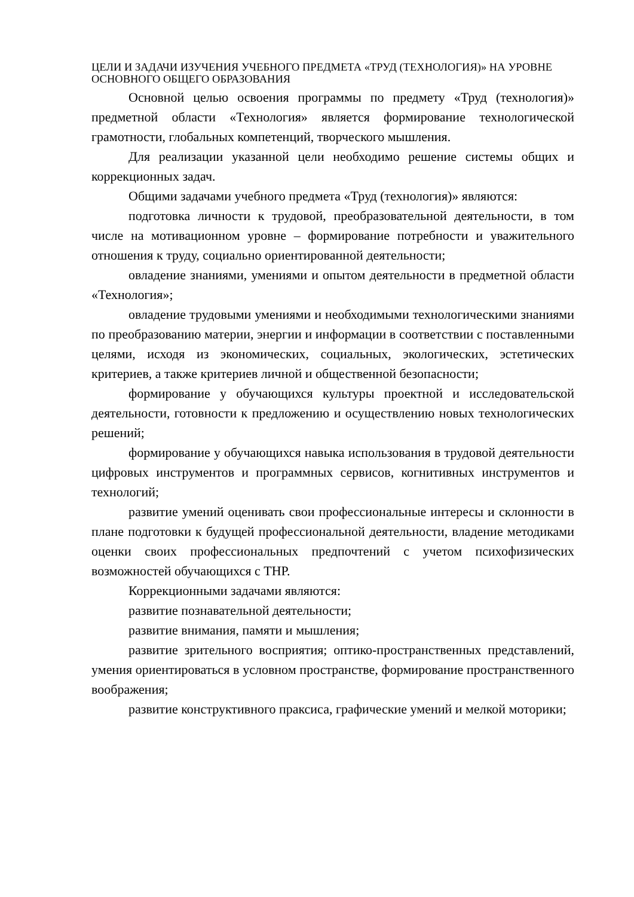ЦЕЛИ И ЗАДАЧИ ИЗУЧЕНИЯ УЧЕБНОГО ПРЕДМЕТА «ТРУД (ТЕХНОЛОГИЯ)» НА УРОВНЕ ОСНОВНОГО ОБЩЕГО ОБРАЗОВАНИЯ
Основной целью освоения программы по предмету «Труд (технология)» предметной области «Технология» является формирование технологической грамотности, глобальных компетенций, творческого мышления.
Для реализации указанной цели необходимо решение системы общих и коррекционных задач.
Общими задачами учебного предмета «Труд (технология)» являются:
подготовка личности к трудовой, преобразовательной деятельности, в том числе на мотивационном уровне – формирование потребности и уважительного отношения к труду, социально ориентированной деятельности;
овладение знаниями, умениями и опытом деятельности в предметной области «Технология»;
овладение трудовыми умениями и необходимыми технологическими знаниями по преобразованию материи, энергии и информации в соответствии с поставленными целями, исходя из экономических, социальных, экологических, эстетических критериев, а также критериев личной и общественной безопасности;
формирование у обучающихся культуры проектной и исследовательской деятельности, готовности к предложению и осуществлению новых технологических решений;
формирование у обучающихся навыка использования в трудовой деятельности цифровых инструментов и программных сервисов, когнитивных инструментов и технологий;
развитие умений оценивать свои профессиональные интересы и склонности в плане подготовки к будущей профессиональной деятельности, владение методиками оценки своих профессиональных предпочтений с учетом психофизических возможностей обучающихся с ТНР.
Коррекционными задачами являются:
развитие познавательной деятельности;
развитие внимания, памяти и мышления;
развитие зрительного восприятия; оптико-пространственных представлений, умения ориентироваться в условном пространстве, формирование пространственного воображения;
развитие конструктивного праксиса, графические умений и мелкой моторики;